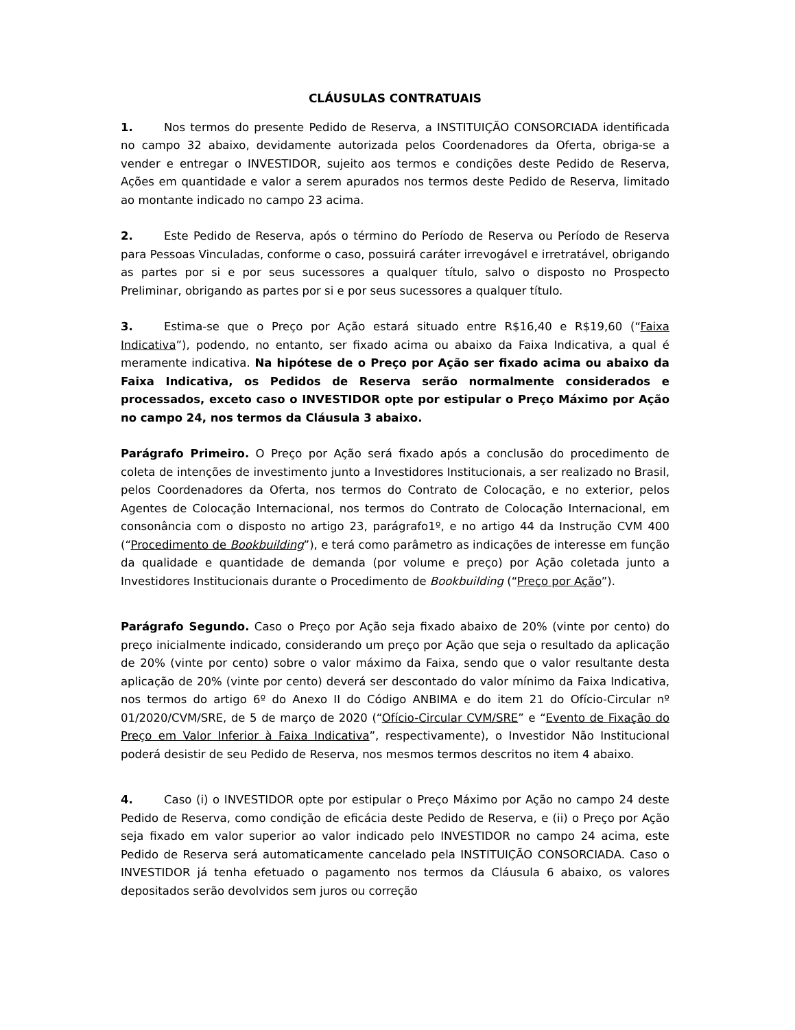CLÁUSULAS CONTRATUAIS
1. Nos termos do presente Pedido de Reserva, a INSTITUIÇÃO CONSORCIADA identificada no campo 32 abaixo, devidamente autorizada pelos Coordenadores da Oferta, obriga-se a vender e entregar o INVESTIDOR, sujeito aos termos e condições deste Pedido de Reserva, Ações em quantidade e valor a serem apurados nos termos deste Pedido de Reserva, limitado ao montante indicado no campo 23 acima.
2. Este Pedido de Reserva, após o término do Período de Reserva ou Período de Reserva para Pessoas Vinculadas, conforme o caso, possuirá caráter irrevogável e irretratável, obrigando as partes por si e por seus sucessores a qualquer título, salvo o disposto no Prospecto Preliminar, obrigando as partes por si e por seus sucessores a qualquer título.
3. Estima-se que o Preço por Ação estará situado entre R$16,40 e R$19,60 (“Faixa Indicativa”), podendo, no entanto, ser fixado acima ou abaixo da Faixa Indicativa, a qual é meramente indicativa. Na hipótese de o Preço por Ação ser fixado acima ou abaixo da Faixa Indicativa, os Pedidos de Reserva serão normalmente considerados e processados, exceto caso o INVESTIDOR opte por estipular o Preço Máximo por Ação no campo 24, nos termos da Cláusula 3 abaixo.
Parágrafo Primeiro. O Preço por Ação será fixado após a conclusão do procedimento de coleta de intenções de investimento junto a Investidores Institucionais, a ser realizado no Brasil, pelos Coordenadores da Oferta, nos termos do Contrato de Colocação, e no exterior, pelos Agentes de Colocação Internacional, nos termos do Contrato de Colocação Internacional, em consonância com o disposto no artigo 23, parágrafo1º, e no artigo 44 da Instrução CVM 400 (“Procedimento de Bookbuilding”), e terá como parâmetro as indicações de interesse em função da qualidade e quantidade de demanda (por volume e preço) por Ação coletada junto a Investidores Institucionais durante o Procedimento de Bookbuilding (“Preço por Ação”).
Parágrafo Segundo. Caso o Preço por Ação seja fixado abaixo de 20% (vinte por cento) do preço inicialmente indicado, considerando um preço por Ação que seja o resultado da aplicação de 20% (vinte por cento) sobre o valor máximo da Faixa, sendo que o valor resultante desta aplicação de 20% (vinte por cento) deverá ser descontado do valor mínimo da Faixa Indicativa, nos termos do artigo 6º do Anexo II do Código ANBIMA e do item 21 do Ofício-Circular nº 01/2020/CVM/SRE, de 5 de março de 2020 (“Ofício-Circular CVM/SRE” e “Evento de Fixação do Preço em Valor Inferior à Faixa Indicativa”, respectivamente), o Investidor Não Institucional poderá desistir de seu Pedido de Reserva, nos mesmos termos descritos no item 4 abaixo.
4. Caso (i) o INVESTIDOR opte por estipular o Preço Máximo por Ação no campo 24 deste Pedido de Reserva, como condição de eficácia deste Pedido de Reserva, e (ii) o Preço por Ação seja fixado em valor superior ao valor indicado pelo INVESTIDOR no campo 24 acima, este Pedido de Reserva será automaticamente cancelado pela INSTITUIÇÃO CONSORCIADA. Caso o INVESTIDOR já tenha efetuado o pagamento nos termos da Cláusula 6 abaixo, os valores depositados serão devolvidos sem juros ou correção